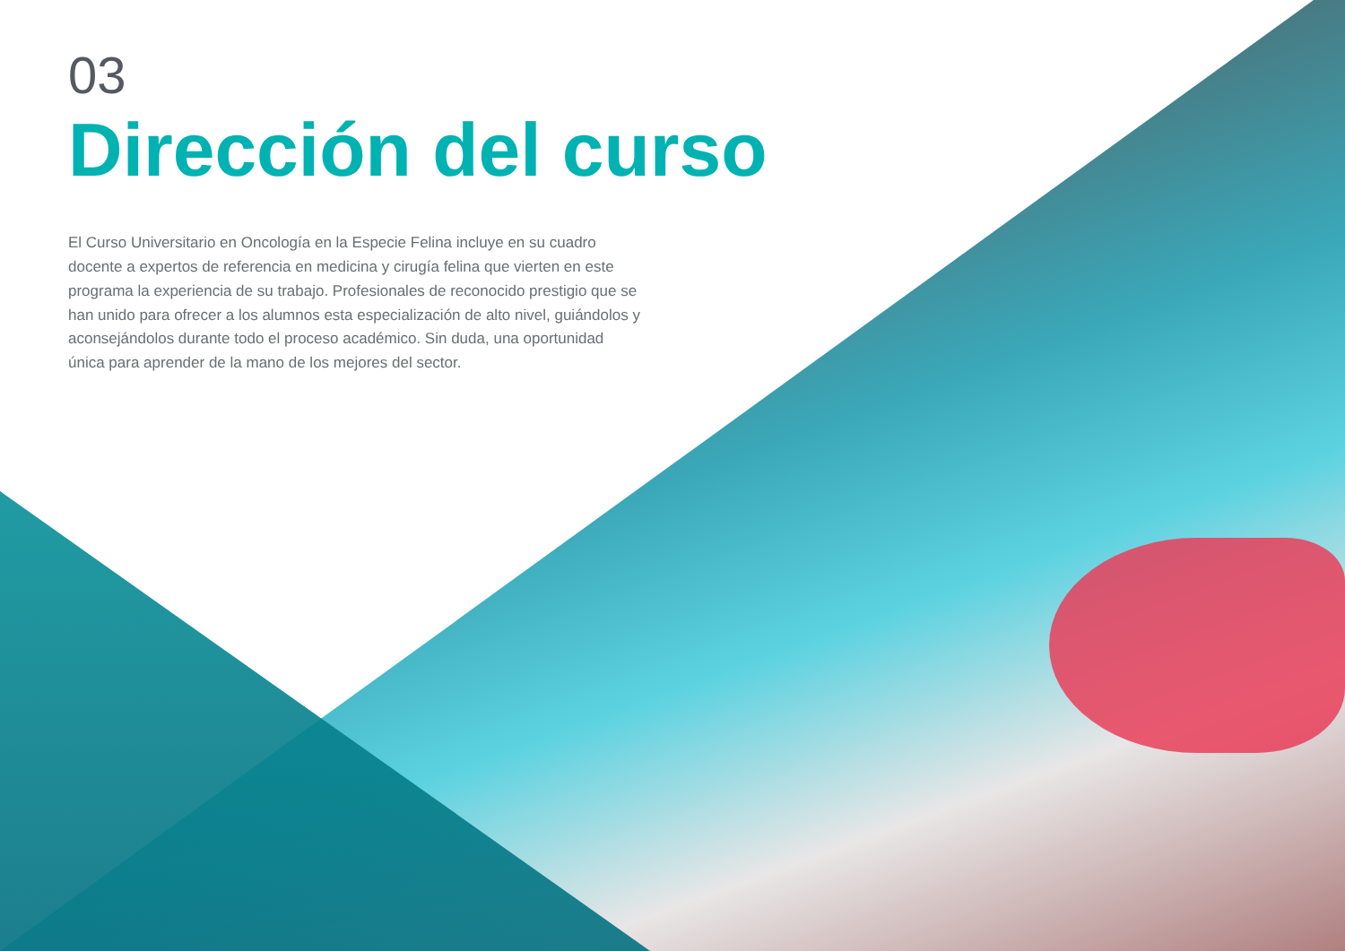03
Dirección del curso
El Curso Universitario en Oncología en la Especie Felina incluye en su cuadro docente a expertos de referencia en medicina y cirugía felina que vierten en este programa la experiencia de su trabajo. Profesionales de reconocido prestigio que se han unido para ofrecer a los alumnos esta especialización de alto nivel, guiándolos y aconsejándolos durante todo el proceso académico. Sin duda, una oportunidad única para aprender de la mano de los mejores del sector.